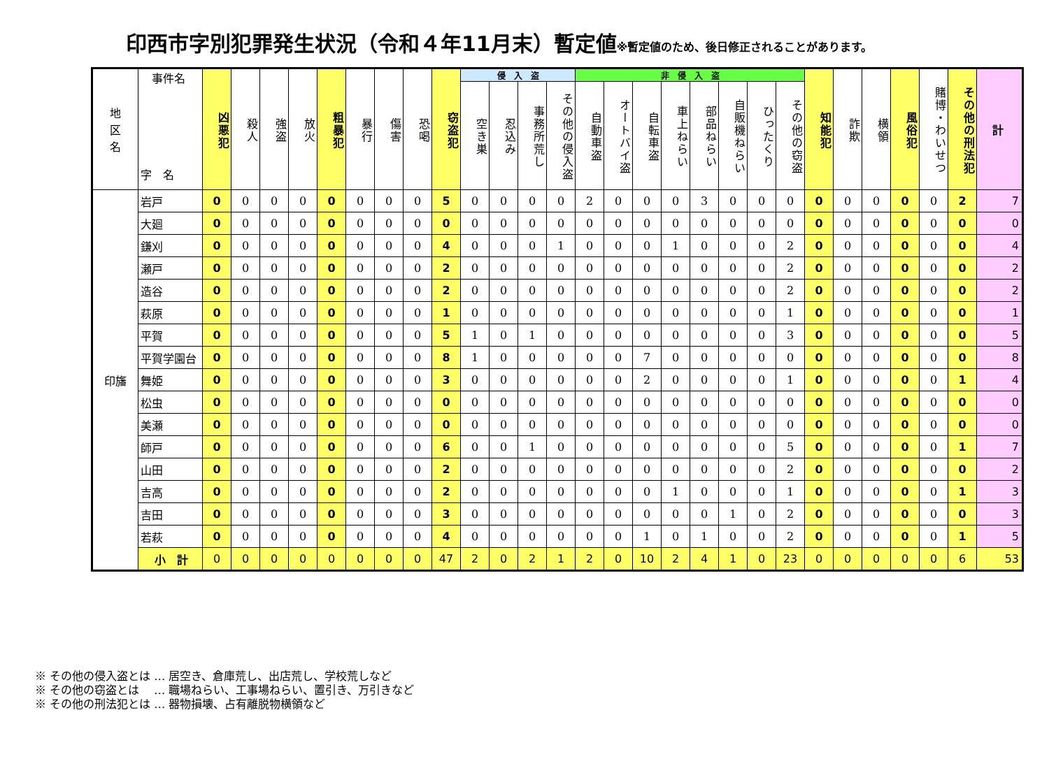印西市字別犯罪発生状況（令和４年11月末）暫定値※暫定値のため、後日修正されることがあります。
| 地 区 名 | 事件名 字 名 | 凶悪犯 | 殺人 | 強盗 | 放火 | 粗暴犯 | 暴行 | 傷害 | 恐喝 | 窃盗犯 | 侵 入 盗 | | | | 非 侵 入 盗 | | | | | | | | 知能犯 | 詐欺 | 横領 | 風俗犯 | 賭博・わいせつ | その他の刑法犯 | 計 |
| --- | --- | --- | --- | --- | --- | --- | --- | --- | --- | --- | --- | --- | --- | --- | --- | --- | --- | --- | --- | --- | --- | --- | --- | --- | --- | --- | --- | --- | --- |
| | | | | | | | | | | | 空き巣 | 忍込み | 事務所荒し | その他の侵入盗 | 自動車盗 | オートバイ盗 | 自転車盗 | 車上ねらい | 部品ねらい | 自販機ねらい | ひったくり | その他の窃盗 | | | | | | | |
| 印旛 | 岩戸 | 0 | 0 | 0 | 0 | 0 | 0 | 0 | 0 | 5 | 0 | 0 | 0 | 0 | 2 | 0 | 0 | 0 | 3 | 0 | 0 | 0 | 0 | 0 | 0 | 0 | 0 | 2 | 7 |
| | 大廻 | 0 | 0 | 0 | 0 | 0 | 0 | 0 | 0 | 0 | 0 | 0 | 0 | 0 | 0 | 0 | 0 | 0 | 0 | 0 | 0 | 0 | 0 | 0 | 0 | 0 | 0 | 0 | 0 |
| | 鎌刈 | 0 | 0 | 0 | 0 | 0 | 0 | 0 | 0 | 4 | 0 | 0 | 0 | 1 | 0 | 0 | 0 | 1 | 0 | 0 | 0 | 2 | 0 | 0 | 0 | 0 | 0 | 0 | 4 |
| | 瀬戸 | 0 | 0 | 0 | 0 | 0 | 0 | 0 | 0 | 2 | 0 | 0 | 0 | 0 | 0 | 0 | 0 | 0 | 0 | 0 | 0 | 2 | 0 | 0 | 0 | 0 | 0 | 0 | 2 |
| | 造谷 | 0 | 0 | 0 | 0 | 0 | 0 | 0 | 0 | 2 | 0 | 0 | 0 | 0 | 0 | 0 | 0 | 0 | 0 | 0 | 0 | 2 | 0 | 0 | 0 | 0 | 0 | 0 | 2 |
| | 萩原 | 0 | 0 | 0 | 0 | 0 | 0 | 0 | 0 | 1 | 0 | 0 | 0 | 0 | 0 | 0 | 0 | 0 | 0 | 0 | 0 | 1 | 0 | 0 | 0 | 0 | 0 | 0 | 1 |
| | 平賀 | 0 | 0 | 0 | 0 | 0 | 0 | 0 | 0 | 5 | 1 | 0 | 1 | 0 | 0 | 0 | 0 | 0 | 0 | 0 | 0 | 3 | 0 | 0 | 0 | 0 | 0 | 0 | 5 |
| | 平賀学園台 | 0 | 0 | 0 | 0 | 0 | 0 | 0 | 0 | 8 | 1 | 0 | 0 | 0 | 0 | 0 | 7 | 0 | 0 | 0 | 0 | 0 | 0 | 0 | 0 | 0 | 0 | 0 | 8 |
| | 舞姫 | 0 | 0 | 0 | 0 | 0 | 0 | 0 | 0 | 3 | 0 | 0 | 0 | 0 | 0 | 0 | 2 | 0 | 0 | 0 | 0 | 1 | 0 | 0 | 0 | 0 | 0 | 1 | 4 |
| | 松虫 | 0 | 0 | 0 | 0 | 0 | 0 | 0 | 0 | 0 | 0 | 0 | 0 | 0 | 0 | 0 | 0 | 0 | 0 | 0 | 0 | 0 | 0 | 0 | 0 | 0 | 0 | 0 | 0 |
| | 美瀬 | 0 | 0 | 0 | 0 | 0 | 0 | 0 | 0 | 0 | 0 | 0 | 0 | 0 | 0 | 0 | 0 | 0 | 0 | 0 | 0 | 0 | 0 | 0 | 0 | 0 | 0 | 0 | 0 |
| | 師戸 | 0 | 0 | 0 | 0 | 0 | 0 | 0 | 0 | 6 | 0 | 0 | 1 | 0 | 0 | 0 | 0 | 0 | 0 | 0 | 0 | 5 | 0 | 0 | 0 | 0 | 0 | 1 | 7 |
| | 山田 | 0 | 0 | 0 | 0 | 0 | 0 | 0 | 0 | 2 | 0 | 0 | 0 | 0 | 0 | 0 | 0 | 0 | 0 | 0 | 0 | 2 | 0 | 0 | 0 | 0 | 0 | 0 | 2 |
| | 吉高 | 0 | 0 | 0 | 0 | 0 | 0 | 0 | 0 | 2 | 0 | 0 | 0 | 0 | 0 | 0 | 0 | 1 | 0 | 0 | 0 | 1 | 0 | 0 | 0 | 0 | 0 | 1 | 3 |
| | 吉田 | 0 | 0 | 0 | 0 | 0 | 0 | 0 | 0 | 3 | 0 | 0 | 0 | 0 | 0 | 0 | 0 | 0 | 0 | 1 | 0 | 2 | 0 | 0 | 0 | 0 | 0 | 0 | 3 |
| | 若萩 | 0 | 0 | 0 | 0 | 0 | 0 | 0 | 0 | 4 | 0 | 0 | 0 | 0 | 0 | 0 | 1 | 0 | 1 | 0 | 0 | 2 | 0 | 0 | 0 | 0 | 0 | 1 | 5 |
| | 小 計 | 0 | 0 | 0 | 0 | 0 | 0 | 0 | 0 | 47 | 2 | 0 | 2 | 1 | 2 | 0 | 10 | 2 | 4 | 1 | 0 | 23 | 0 | 0 | 0 | 0 | 0 | 6 | 53 |
※ その他の侵入盗とは … 居空き、倉庫荒し、出店荒し、学校荒しなど
※ その他の窃盗とは　 … 職場ねらい、工事場ねらい、置引き、万引きなど
※ その他の刑法犯とは … 器物損壊、占有離脱物横領など